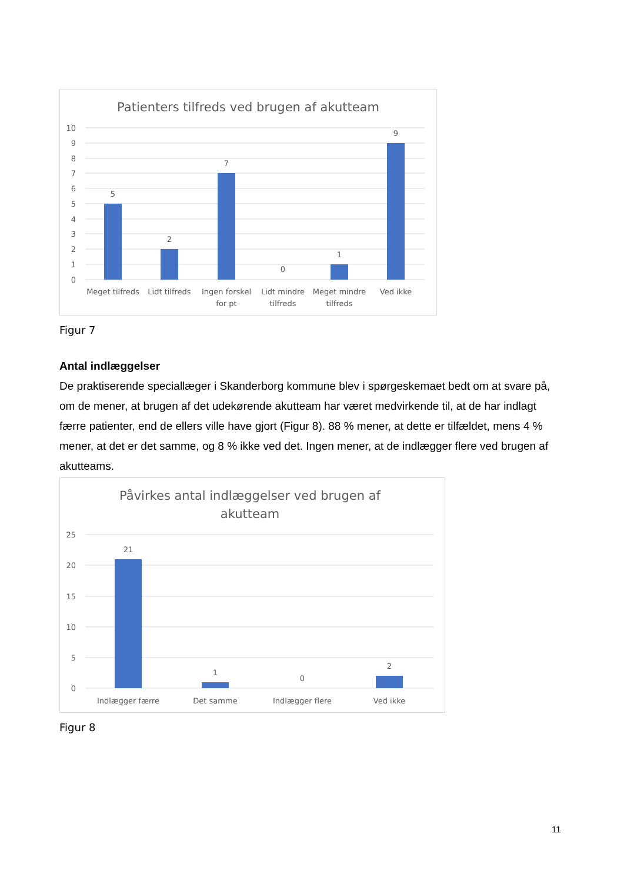Patienters tilfreds ved brugen af akutteam
10
9
8
7
6
5
4
3
2
1
0
5
2
7
0
1
9
Meget tilfreds
Lidt tilfreds
Ingen forskel
for pt
Lidt mindre
tilfreds
Meget mindre
tilfreds
Ved ikke
Figur 7
Antal indlæggelser
De praktiserende speciallæger i Skanderborg kommune blev i spørgeskemaet bedt om at svare på, om de mener, at brugen af det udekørende akutteam har været medvirkende til, at de har indlagt færre patienter, end de ellers ville have gjort (Figur 8). 88 % mener, at dette er tilfældet, mens 4 % mener, at det er det samme, og 8 % ikke ved det. Ingen mener, at de indlægger flere ved brugen af akutteams.
Påvirkes antal indlæggelser ved brugen af
akutteam
25
20
15
10
5
0
21
1
0
2
Indlægger færre
Det samme
Indlægger flere
Ved ikke
Figur 8
11